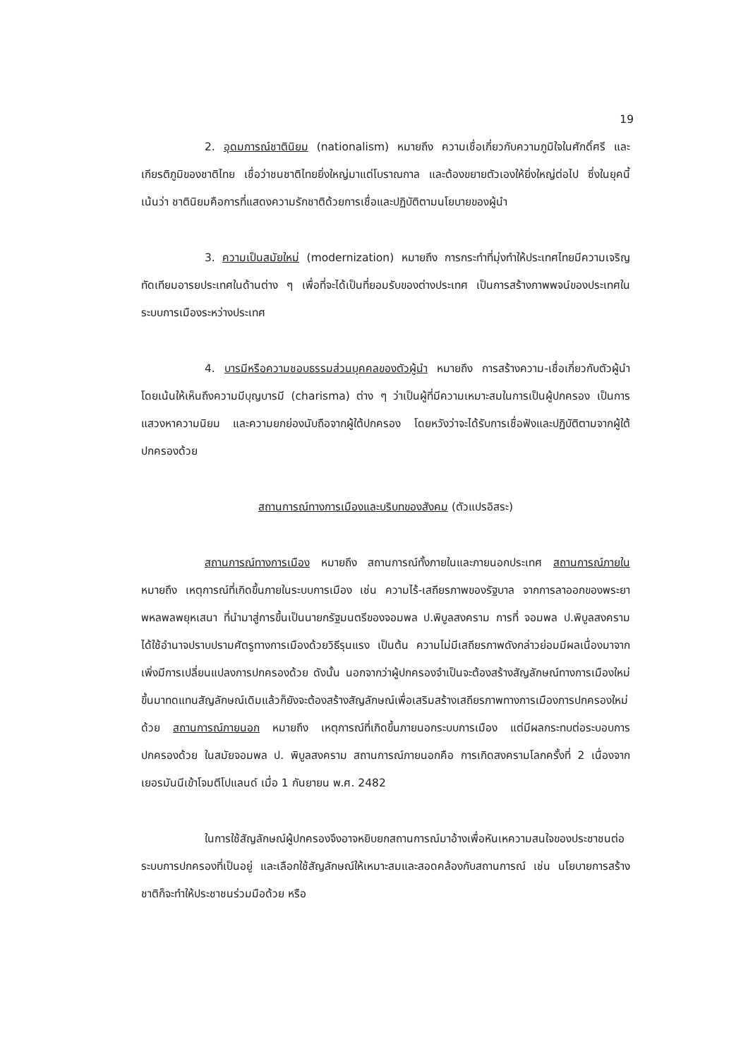19
2. อุดมการณ์ชาตินิยม (nationalism) หมายถึง ความเชื่อเกี่ยวกับความภูมิใจในศักดิ์ศรี และเกียรติภูมิของชาติไทย เชื่อว่าชนชาติไทยยิ่งใหญ่มาแต่โบราณกาล และต้องขยายตัวเองให้ยิ่งใหญ่ต่อไป ซึ่งในยุคนี้เน้นว่า ชาตินิยมคือการที่แสดงความรักชาติด้วยการเชื่อและปฏิบัติตามนโยบายของผู้นำ
3. ความเป็นสมัยใหม่ (modernization) หมายถึง การกระทำที่มุ่งทำให้ประเทศไทยมีความเจริญทัดเทียมอารยประเทศในด้านต่าง ๆ เพื่อที่จะได้เป็นที่ยอมรับของต่างประเทศ เป็นการสร้างภาพพจน์ของประเทศในระบบการเมืองระหว่างประเทศ
4. บารมีหรือความชอบธรรมส่วนบุคคลของตัวผู้นำ หมายถึง การสร้างความ-เชื่อเกี่ยวกับตัวผู้นำ โดยเน้นให้เห็นถึงความมีบุญบารมี (charisma) ต่าง ๆ ว่าเป็นผู้ที่มีความเหมาะสมในการเป็นผู้ปกครอง เป็นการแสวงหาความนิยม และความยกย่องนับถือจากผู้ใต้ปกครอง โดยหวังว่าจะได้รับการเชื่อฟังและปฏิบัติตามจากผู้ใต้ปกครองด้วย
สถานการณ์ทางการเมืองและบริบทของสังคม (ตัวแปรอิสระ)
สถานการณ์ทางการเมือง หมายถึง สถานการณ์ทั้งภายในและภายนอกประเทศ สถานการณ์ภายใน หมายถึง เหตุการณ์ที่เกิดขึ้นภายในระบบการเมือง เช่น ความไร้-เสถียรภาพของรัฐบาล จากการลาออกของพระยาพหลพลพยุหเสนา ที่นำมาสู่การขึ้นเป็นนายกรัฐมนตรีของจอมพล ป.พิบูลสงคราม การที่ จอมพล ป.พิบูลสงคราม ได้ใช้อำนาจปราบปรามศัตรูทางการเมืองด้วยวิธีรุนแรง เป็นต้น ความไม่มีเสถียรภาพดังกล่าวย่อมมีผลเนื่องมาจากเพิ่งมีการเปลี่ยนแปลงการปกครองด้วย ดังนั้น นอกจากว่าผู้ปกครองจำเป็นจะต้องสร้างสัญลักษณ์ทางการเมืองใหม่ขึ้นมาทดแทนสัญลักษณ์เดิมแล้วก็ยังจะต้องสร้างสัญลักษณ์เพื่อเสริมสร้างเสถียรภาพทางการเมืองการปกครองใหม่ด้วย สถานการณ์ภายนอก หมายถึง เหตุการณ์ที่เกิดขึ้นภายนอกระบบการเมือง แต่มีผลกระทบต่อระบอบการปกครองด้วย ในสมัยจอมพล ป. พิบูลสงคราม สถานการณ์ภายนอกคือ การเกิดสงครามโลกครั้งที่ 2 เนื่องจากเยอรมันนีเข้าโจมตีโปแลนด์ เมื่อ 1 กันยายน พ.ศ. 2482
ในการใช้สัญลักษณ์ผู้ปกครองจึงอาจหยิบยกสถานการณ์มาอ้างเพื่อหันเหความสนใจของประชาชนต่อระบบการปกครองที่เป็นอยู่ และเลือกใช้สัญลักษณ์ให้เหมาะสมและสอดคล้องกับสถานการณ์ เช่น นโยบายการสร้างชาติก็จะทำให้ประชาชนร่วมมือด้วย หรือ